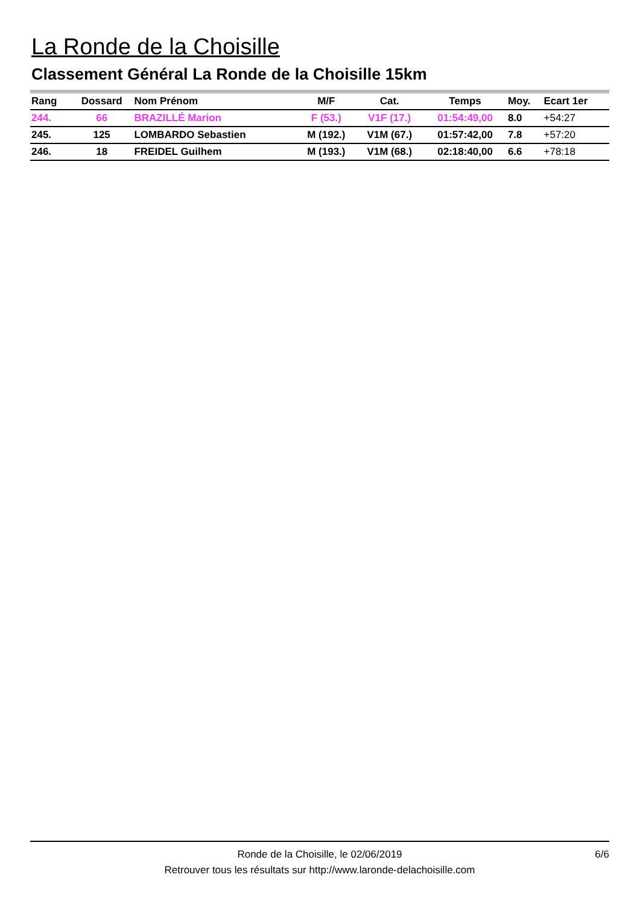La Ronde de la Choisille
Classement Général La Ronde de la Choisille 15km
| Rang | Dossard | Nom Prénom | M/F | Cat. | Temps | Moy. | Ecart 1er |
| --- | --- | --- | --- | --- | --- | --- | --- |
| 244. | 66 | BRAZILLÉ Marion | F (53.) | V1F (17.) | 01:54:49,00 | 8.0 | +54:27 |
| 245. | 125 | LOMBARDO Sebastien | M (192.) | V1M (67.) | 01:57:42,00 | 7.8 | +57:20 |
| 246. | 18 | FREIDEL Guilhem | M (193.) | V1M (68.) | 02:18:40,00 | 6.6 | +78:18 |
Ronde de la Choisille, le 02/06/2019
Retrouver tous les résultats sur http://www.laronde-delachoisille.com
6/6